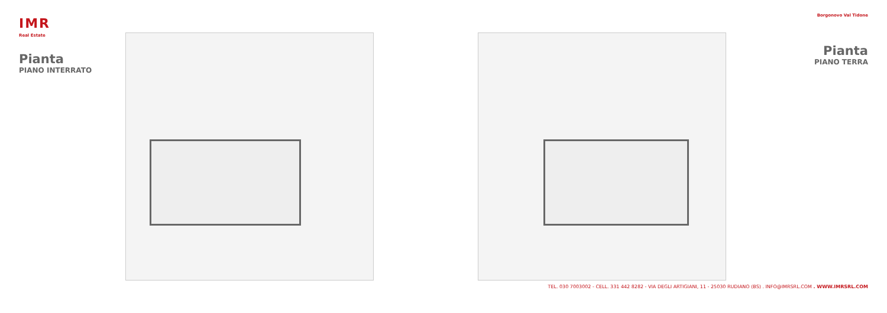IMR
Real Estate
Pianta
PIANO INTERRATO
Borgonovo Val Tidone
Pianta
PIANO TERRA
TEL. 030 7003002 - CELL. 331 442 8282 - VIA DEGLI ARTIGIANI, 11 - 25030 RUDIANO (BS) . INFO@IMRSRL.COM . WWW.IMRSRL.COM